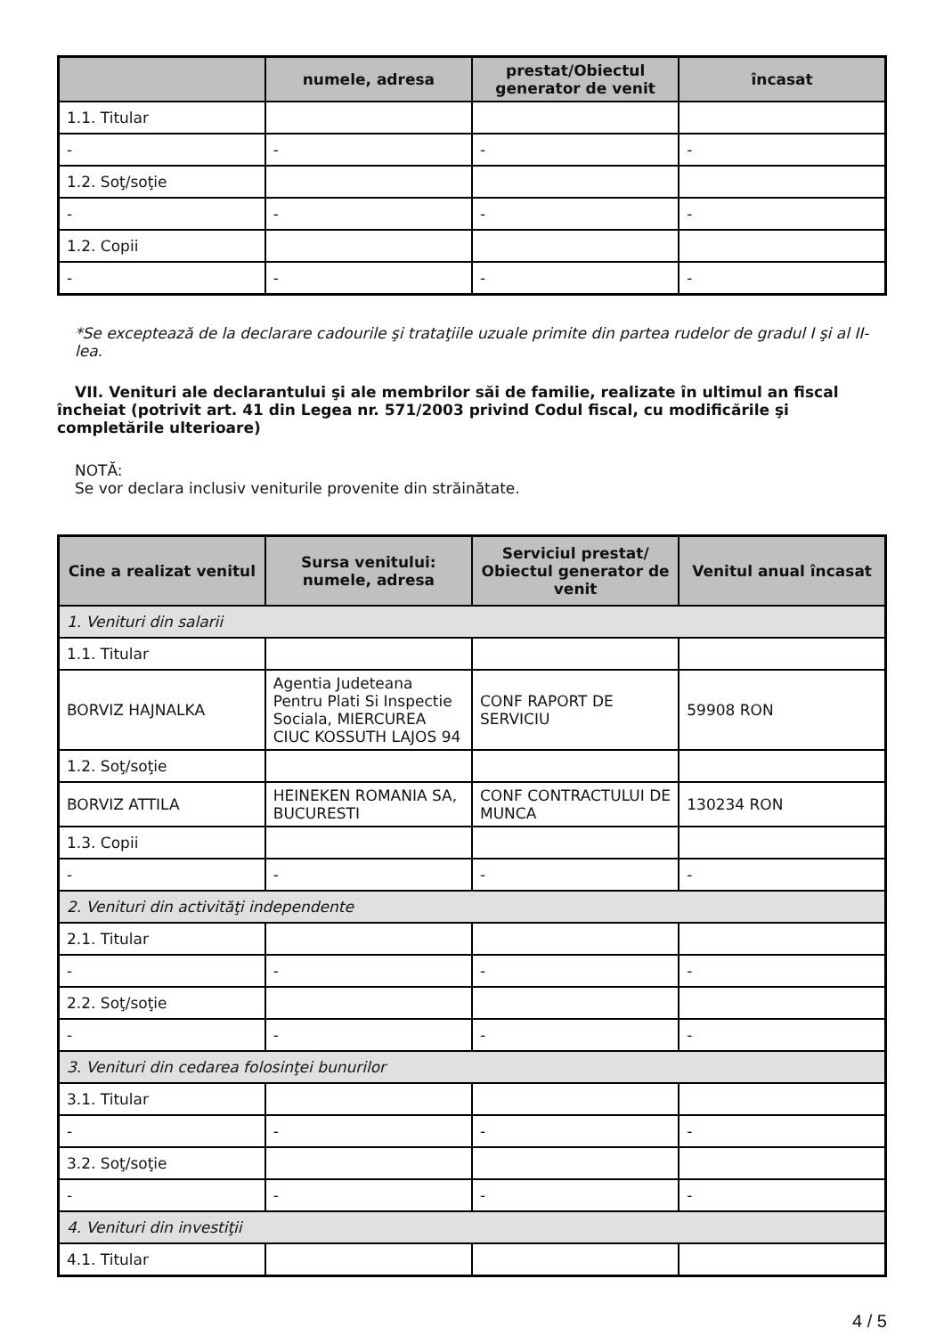| | numele, adresa | prestat/Obiectul generator de venit | încasat |
| --- | --- | --- | --- |
| 1.1. Titular | | | |
| - | - | - | - |
| 1.2. Soţ/soţie | | | |
| - | - | - | - |
| 1.2. Copii | | | |
| - | - | - | - |
*Se exceptează de la declarare cadourile şi trataţiile uzuale primite din partea rudelor de gradul I şi al II-lea.
VII. Venituri ale declarantului şi ale membrilor săi de familie, realizate în ultimul an fiscal încheiat (potrivit art. 41 din Legea nr. 571/2003 privind Codul fiscal, cu modificările şi completările ulterioare)
NOTĂ:
Se vor declara inclusiv veniturile provenite din străinătate.
| Cine a realizat venitul | Sursa venitului: numele, adresa | Serviciul prestat/ Obiectul generator de venit | Venitul anual încasat |
| --- | --- | --- | --- |
| 1. Venituri din salarii | | | |
| 1.1. Titular | | | |
| BORVIZ HAJNALKA | Agentia Judeteana Pentru Plati Si Inspectie Sociala, MIERCUREA CIUC KOSSUTH LAJOS 94 | CONF RAPORT DE SERVICIU | 59908 RON |
| 1.2. Soţ/soţie | | | |
| BORVIZ ATTILA | HEINEKEN ROMANIA SA, BUCURESTI | CONF CONTRACTULUI DE MUNCA | 130234 RON |
| 1.3. Copii | | | |
| - | - | - | - |
| 2. Venituri din activităţi independente | | | |
| 2.1. Titular | | | |
| - | - | - | - |
| 2.2. Soţ/soţie | | | |
| - | - | - | - |
| 3. Venituri din cedarea folosinţei bunurilor | | | |
| 3.1. Titular | | | |
| - | - | - | - |
| 3.2. Soţ/soţie | | | |
| - | - | - | - |
| 4. Venituri din investiţii | | | |
| 4.1. Titular | | | |
4 / 5